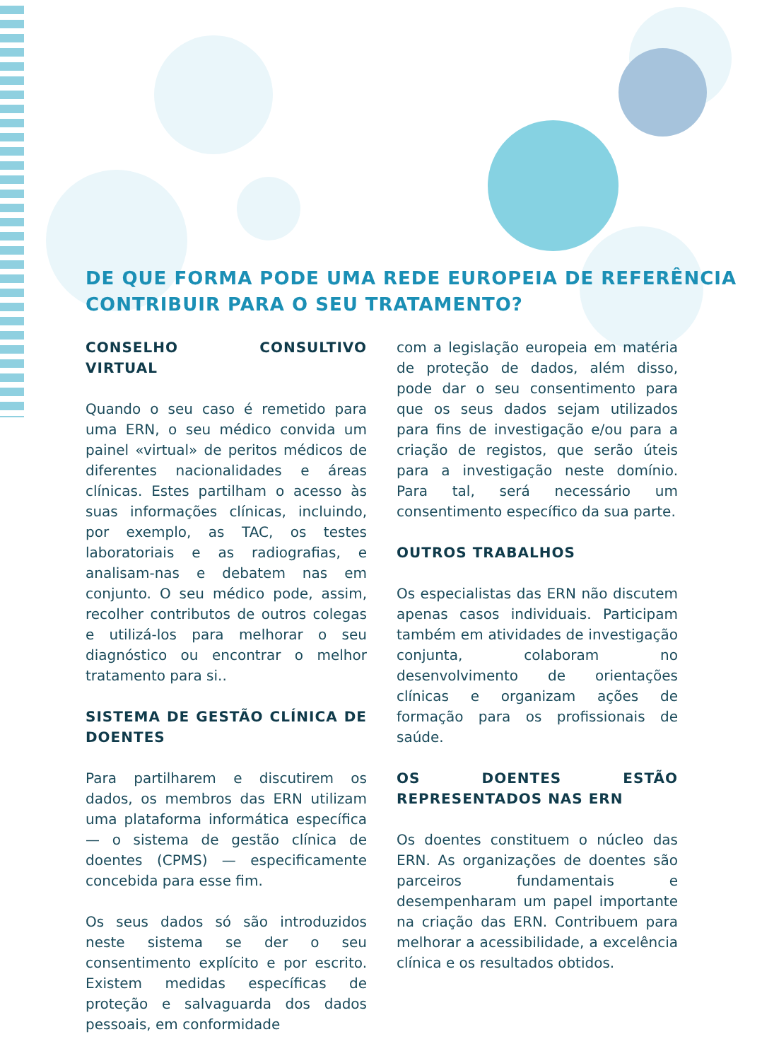DE QUE FORMA PODE UMA REDE EUROPEIA DE REFERÊNCIA CONTRIBUIR PARA O SEU TRATAMENTO?
CONSELHO CONSULTIVO VIRTUAL
Quando o seu caso é remetido para uma ERN, o seu médico convida um painel «virtual» de peritos médicos de diferentes nacionalidades e áreas clínicas. Estes partilham o acesso às suas informações clínicas, incluindo, por exemplo, as TAC, os testes laboratoriais e as radiografias, e analisam-nas e debatem nas em conjunto. O seu médico pode, assim, recolher contributos de outros colegas e utilizá-los para melhorar o seu diagnóstico ou encontrar o melhor tratamento para si..
SISTEMA DE GESTÃO CLÍNICA DE DOENTES
Para partilharem e discutirem os dados, os membros das ERN utilizam uma plataforma informática específica — o sistema de gestão clínica de doentes (CPMS) — especificamente concebida para esse fim.
Os seus dados só são introduzidos neste sistema se der o seu consentimento explícito e por escrito. Existem medidas específicas de proteção e salvaguarda dos dados pessoais, em conformidade
com a legislação europeia em matéria de proteção de dados, além disso, pode dar o seu consentimento para que os seus dados sejam utilizados para fins de investigação e/ou para a criação de registos, que serão úteis para a investigação neste domínio. Para tal, será necessário um consentimento específico da sua parte.
OUTROS TRABALHOS
Os especialistas das ERN não discutem apenas casos individuais. Participam também em atividades de investigação conjunta, colaboram no desenvolvimento de orientações clínicas e organizam ações de formação para os profissionais de saúde.
OS DOENTES ESTÃO REPRESENTADOS NAS ERN
Os doentes constituem o núcleo das ERN. As organizações de doentes são parceiros fundamentais e desempenharam um papel importante na criação das ERN. Contribuem para melhorar a acessibilidade, a excelência clínica e os resultados obtidos.